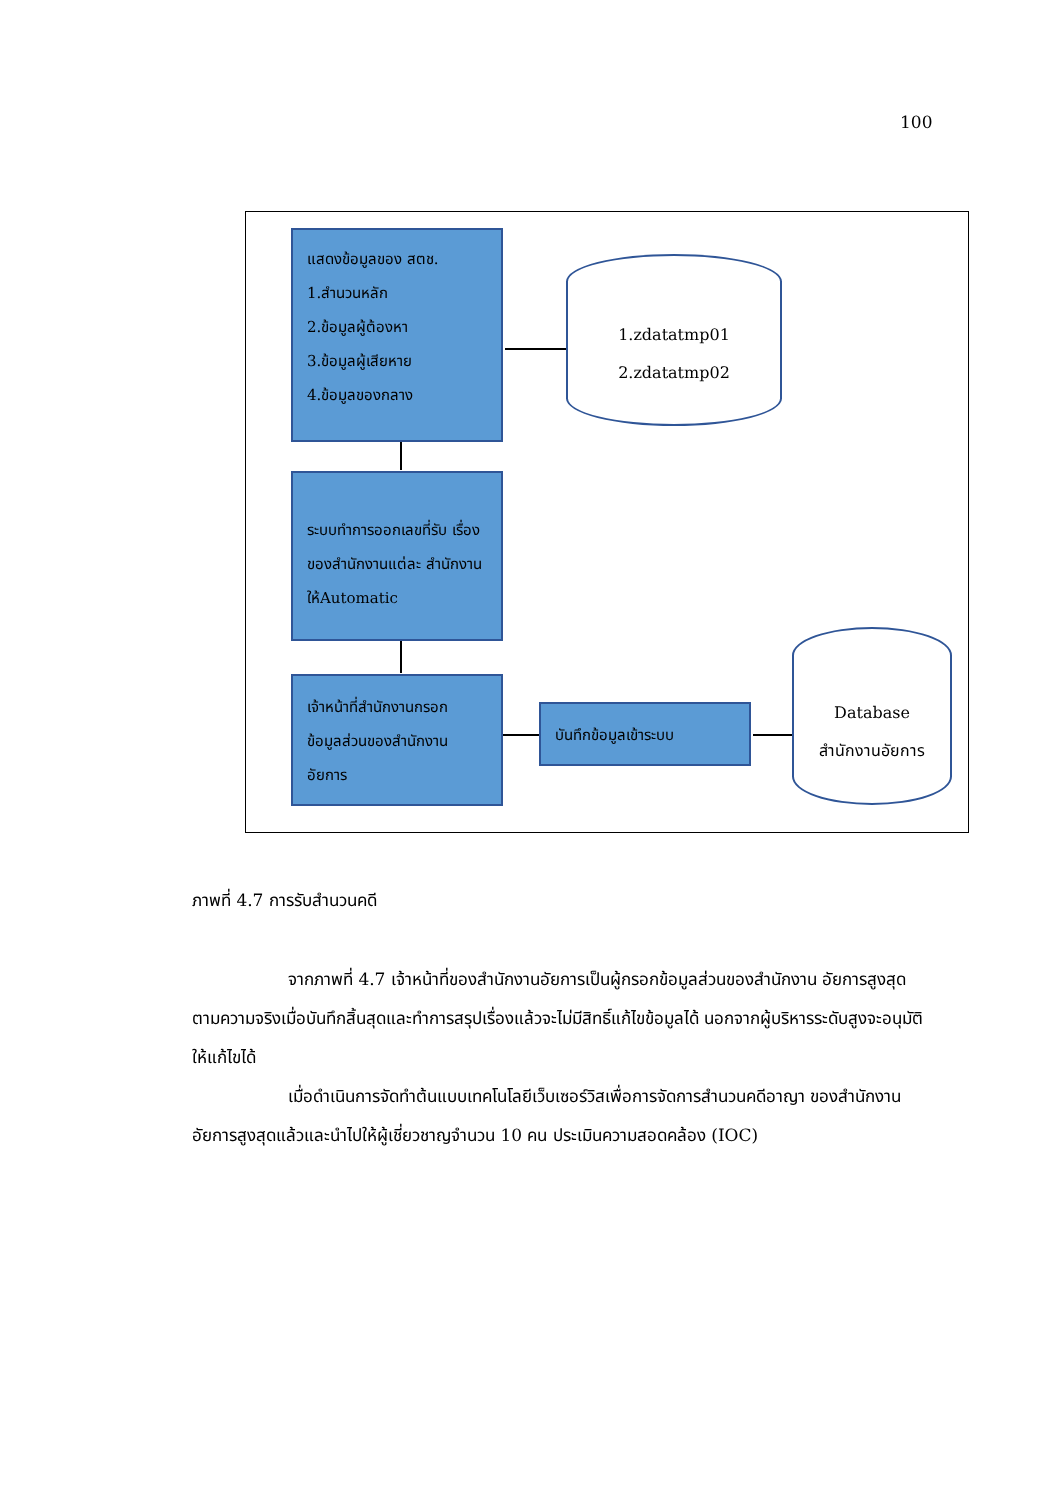100
แสดงข้อมูลของ สตช.
1.สำนวนหลัก
2.ข้อมูลผู้ต้องหา
3.ข้อมูลผู้เสียหาย
4.ข้อมูลของกลาง
1.zdatatmp01
2.zdatatmp02
ระบบทำการออกเลขที่รับ เรื่องของสำนักงานแต่ละ สำนักงานให้Automatic
เจ้าหน้าที่สำนักงานกรอก ข้อมูลส่วนของสำนักงาน อัยการ
บันทึกข้อมูลเข้าระบบ
Database
สำนักงานอัยการ
ภาพที่ 4.7 การรับสำนวนคดี
จากภาพที่ 4.7 เจ้าหน้าที่ของสำนักงานอัยการเป็นผู้กรอกข้อมูลส่วนของสำนักงาน อัยการสูงสุดตามความจริงเมื่อบันทึกสิ้นสุดและทำการสรุปเรื่องแล้วจะไม่มีสิทธิ์แก้ไขข้อมูลได้ นอกจากผู้บริหารระดับสูงจะอนุมัติให้แก้ไขได้
เมื่อดำเนินการจัดทำต้นแบบเทคโนโลยีเว็บเซอร์วิสเพื่อการจัดการสำนวนคดีอาญา ของสำนักงานอัยการสูงสุดแล้วและนำไปให้ผู้เชี่ยวชาญจำนวน 10 คน ประเมินความสอดคล้อง (IOC)